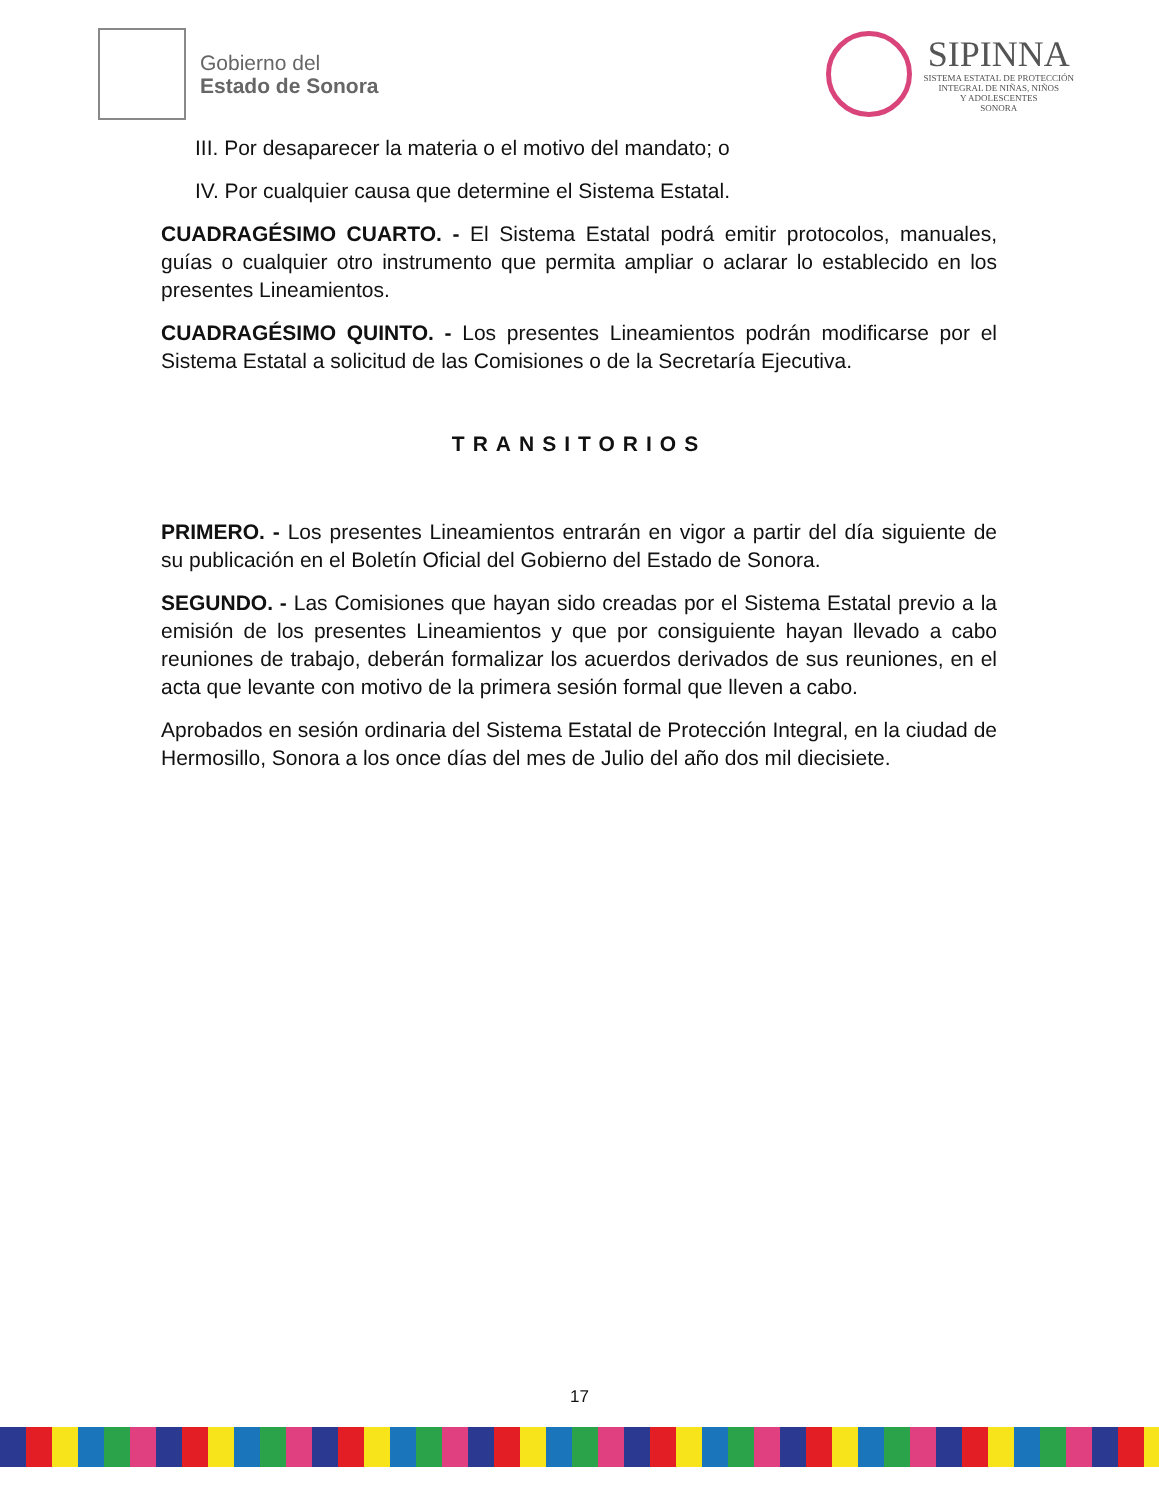Gobierno del
Estado de Sonora
SIPINNA
SISTEMA ESTATAL DE PROTECCIÓN
INTEGRAL DE NIÑAS, NIÑOS
Y ADOLESCENTES
SONORA
III. Por desaparecer la materia o el motivo del mandato; o
IV. Por cualquier causa que determine el Sistema Estatal.
CUADRAGÉSIMO CUARTO. - El Sistema Estatal podrá emitir protocolos, manuales, guías o cualquier otro instrumento que permita ampliar o aclarar lo establecido en los presentes Lineamientos.
CUADRAGÉSIMO QUINTO. - Los presentes Lineamientos podrán modificarse por el Sistema Estatal a solicitud de las Comisiones o de la Secretaría Ejecutiva.
TRANSITORIOS
PRIMERO. - Los presentes Lineamientos entrarán en vigor a partir del día siguiente de su publicación en el Boletín Oficial del Gobierno del Estado de Sonora.
SEGUNDO. - Las Comisiones que hayan sido creadas por el Sistema Estatal previo a la emisión de los presentes Lineamientos y que por consiguiente hayan llevado a cabo reuniones de trabajo, deberán formalizar los acuerdos derivados de sus reuniones, en el acta que levante con motivo de la primera sesión formal que lleven a cabo.
Aprobados en sesión ordinaria del Sistema Estatal de Protección Integral, en la ciudad de Hermosillo, Sonora a los once días del mes de Julio del año dos mil diecisiete.
17